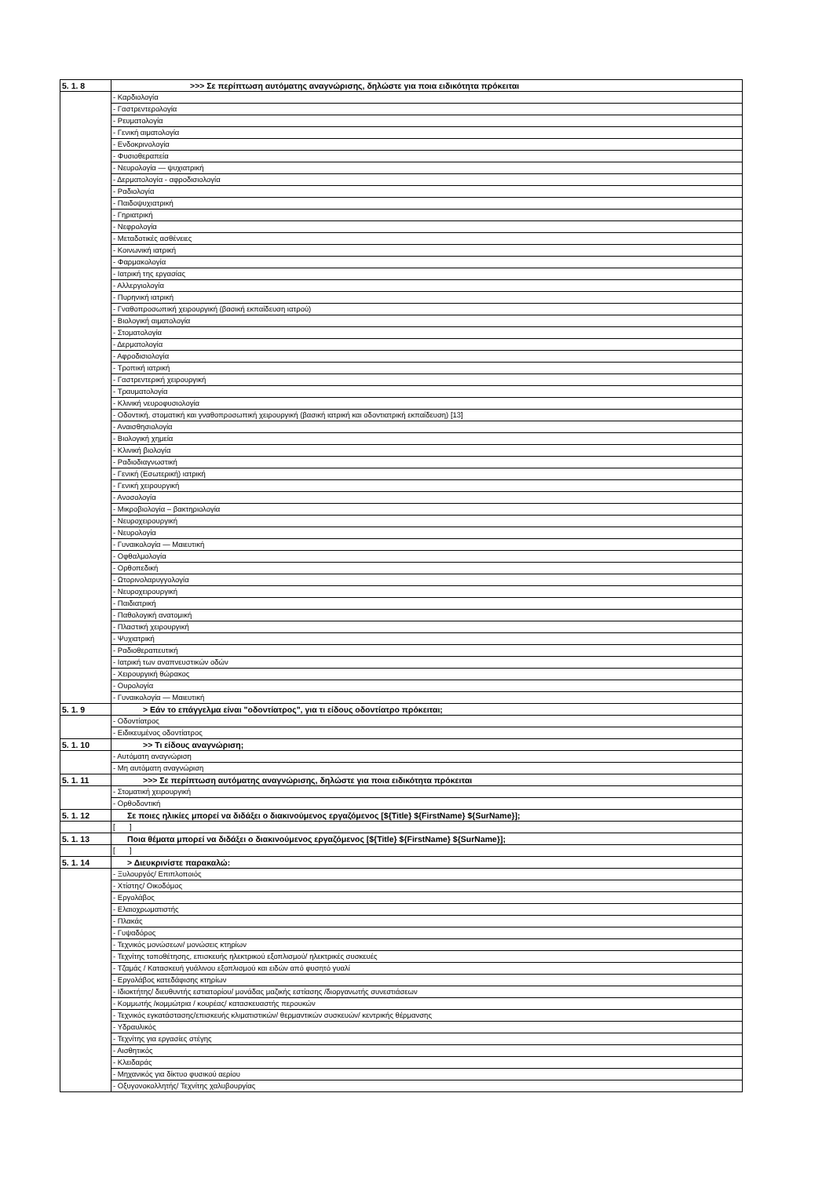| 5. 1. 8 | >>> Σε περίπτωση αυτόματης αναγνώρισης, δηλώστε για ποια ειδικότητα πρόκειται |
| | - Καρδιολογία |
| | - Γαστρεντερολογία |
| | - Ρευματολογία |
| | - Γενική αιματολογία |
| | - Ενδοκρινολογία |
| | - Φυσιοθεραπεία |
| | - Νευρολογία — ψυχιατρική |
| | - Δερματολογία - αφροδισιολογία |
| | - Ραδιολογία |
| | - Παιδοψυχιατρική |
| | - Γηριατρική |
| | - Νεφρολογία |
| | - Μεταδοτικές ασθένειες |
| | - Κοινωνική ιατρική |
| | - Φαρμακολογία |
| | - Ιατρική της εργασίας |
| | - Αλλεργιολογία |
| | - Πυρηνική ιατρική |
| | - Γναθοπροσωπική χειρουργική (βασική εκπαίδευση ιατρού) |
| | - Βιολογική αιματολογία |
| | - Στοματολογία |
| | - Δερματολογία |
| | - Αφροδισιολογία |
| | - Τροπική ιατρική |
| | - Γαστρεντερική χειρουργική |
| | - Τραυματολογία |
| | - Κλινική νευροφυσιολογία |
| | - Οδοντική, στοματική και γναθοπροσωπική χειρουργική (βασική ιατρική και οδοντιατρική εκπαίδευση) [13] |
| | - Αναισθησιολογία |
| | - Βιολογική χημεία |
| | - Κλινική βιολογία |
| | - Ραδιοδιαγνωστική |
| | - Γενική (Εσωτερική) ιατρική |
| | - Γενική χειρουργική |
| | - Ανοσολογία |
| | - Μικροβιολογία – βακτηριολογία |
| | - Νευροχειρουργική |
| | - Νευρολογία |
| | - Γυναικολογία — Μαιευτική |
| | - Οφθαλμολογία |
| | - Ορθοπεδική |
| | - Ωτορινολαρυγγολογία |
| | - Νευροχειρουργική |
| | - Παιδιατρική |
| | - Παθολογική ανατομική |
| | - Πλαστική χειρουργική |
| | - Ψυχιατρική |
| | - Ραδιοθεραπευτική |
| | - Ιατρική των αναπνευστικών οδών |
| | - Χειρουργική θώρακος |
| | - Ουρολογία |
| | - Γυναικολογία — Μαιευτική |
| 5. 1. 9 | > Εάν το επάγγελμα είναι "οδοντίατρος", για τι είδους οδοντίατρο πρόκειται; |
| | - Οδοντίατρος |
| | - Ειδικευμένος οδοντίατρος |
| 5. 1. 10 | >> Τι είδους αναγνώριση; |
| | - Αυτόματη αναγνώριση |
| | - Μη αυτόματη αναγνώριση |
| 5. 1. 11 | >>> Σε περίπτωση αυτόματης αναγνώρισης, δηλώστε για ποια ειδικότητα πρόκειται |
| | - Στοματική χειρουργική |
| | - Ορθοδοντική |
| 5. 1. 12 | Σε ποιες ηλικίες μπορεί να διδάξει ο διακινούμενος εργαζόμενος [${Title} ${FirstName} ${SurName}]; |
| | [ ] |
| 5. 1. 13 | Ποια θέματα μπορεί να διδάξει ο διακινούμενος εργαζόμενος [${Title} ${FirstName} ${SurName}]; |
| | [ ] |
| 5. 1. 14 | > Διευκρινίστε παρακαλώ: |
| | - Ξυλουργός/ Επιπλοποιός |
| | - Χτίστης/ Οικοδόμος |
| | - Εργολάβος |
| | - Ελαιοχρωματιστής |
| | - Πλακάς |
| | - Γυψαδόρος |
| | - Τεχνικός μονώσεων/ μονώσεις κτηρίων |
| | - Τεχνίτης τοποθέτησης, επισκευής ηλεκτρικού εξοπλισμού/ ηλεκτρικές συσκευές |
| | - Τζαμάς / Κατασκευή γυάλινου εξοπλισμού και ειδών από φυσητό γυαλί |
| | - Εργολάβος κατεδάφισης κτηρίων |
| | - Ιδιοκτήτης/ διευθυντής εστιατορίου/ μονάδας μαζικής εστίασης /διοργανωτής συνεστιάσεων |
| | - Κομμωτής /κομμώτρια / κουρέας/ κατασκευαστής περουκών |
| | - Τεχνικός εγκατάστασης/επισκευής κλιματιστικών/ θερμαντικών συσκευών/ κεντρικής θέρμανσης |
| | - Υδραυλικός |
| | - Τεχνίτης για εργασίες στέγης |
| | - Αισθητικός |
| | - Κλειδαράς |
| | - Μηχανικός για δίκτυο φυσικού αερίου |
| | - Οξυγονοκολλητής/ Τεχνίτης χαλυβουργίας |